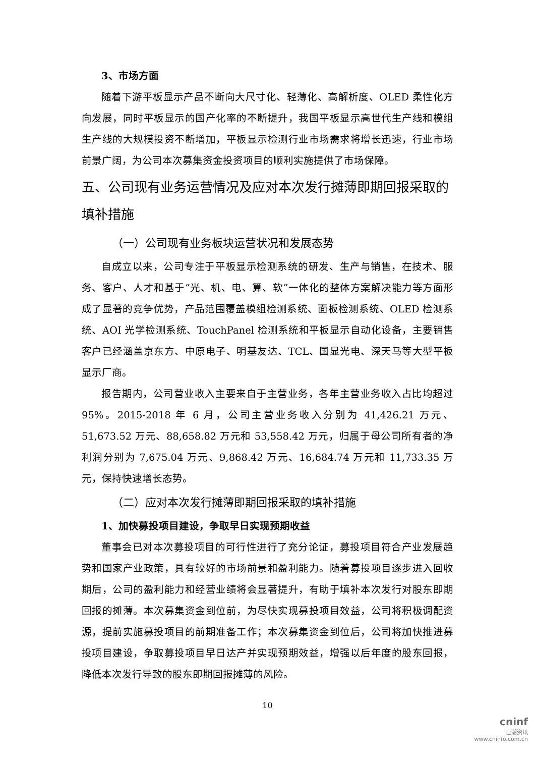3、市场方面
随着下游平板显示产品不断向大尺寸化、轻薄化、高解析度、OLED 柔性化方向发展，同时平板显示的国产化率的不断提升，我国平板显示高世代生产线和模组生产线的大规模投资不断增加，平板显示检测行业市场需求将增长迅速，行业市场前景广阔，为公司本次募集资金投资项目的顺利实施提供了市场保障。
五、公司现有业务运营情况及应对本次发行摊薄即期回报采取的填补措施
（一）公司现有业务板块运营状况和发展态势
自成立以来，公司专注于平板显示检测系统的研发、生产与销售，在技术、服务、客户、人才和基于“光、机、电、算、软”一体化的整体方案解决能力等方面形成了显著的竞争优势，产品范围覆盖模组检测系统、面板检测系统、OLED 检测系统、AOI 光学检测系统、TouchPanel 检测系统和平板显示自动化设备，主要销售客户已经涵盖京东方、中原电子、明基友达、TCL、国显光电、深天马等大型平板显示厂商。
报告期内，公司营业收入主要来自于主营业务，各年主营业务收入占比均超过 95%。2015-2018 年 6 月，公司主营业务收入分别为 41,426.21 万元、51,673.52 万元、88,658.82 万元和 53,558.42 万元，归属于母公司所有者的净利润分别为 7,675.04 万元、9,868.42 万元、16,684.74 万元和 11,733.35 万元，保持快速增长态势。
（二）应对本次发行摊薄即期回报采取的填补措施
1、加快募投项目建设，争取早日实现预期收益
董事会已对本次募投项目的可行性进行了充分论证，募投项目符合产业发展趋势和国家产业政策，具有较好的市场前景和盈利能力。随着募投项目逐步进入回收期后，公司的盈利能力和经营业绩将会显著提升，有助于填补本次发行对股东即期回报的摊薄。本次募集资金到位前，为尽快实现募投项目效益，公司将积极调配资源，提前实施募投项目的前期准备工作；本次募集资金到位后，公司将加快推进募投项目建设，争取募投项目早日达产并实现预期效益，增强以后年度的股东回报，降低本次发行导致的股东即期回报摊薄的风险。
10
cninf
巨潮资讯
www.cninfo.com.cn